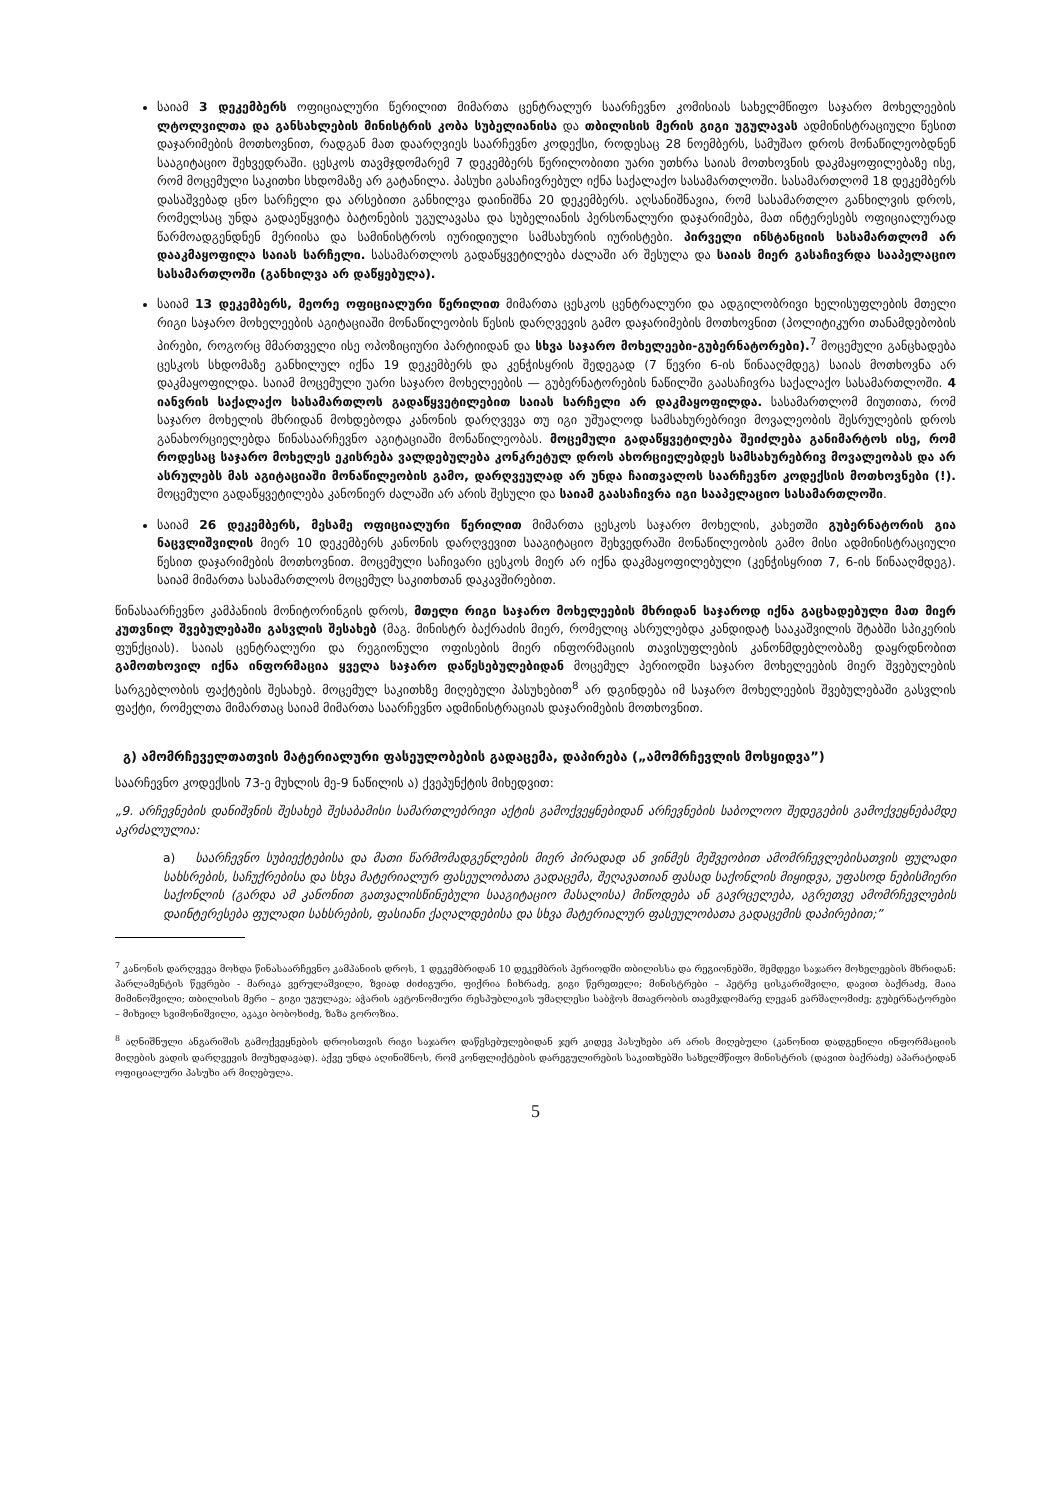საიამ 3 დეკემბერს ოფიციალური წერილით მიმართა ცენტრალურ საარჩევნო კომისიას სახელმწიფო საჯარო მოხელეების ლტოლვილთა და განსახლების მინისტრის კობა სუბელიანისა და თბილისის მერის გიგი უგულავას ადმინისტრაციული წესით დაჯარიმების მოთხოვნით, რადგან მათ დაარღვიეს საარჩევნო კოდექსი, როდესაც 28 ნოემბერს, სამუშაო დროს მონაწილეობდნენ სააგიტაციო შეხვედრაში. ცესკოს თავმჯდომარემ 7 დეკემბერს წერილობითი უარი უთხრა საიას მოთხოვნის დაკმაყოფილებაზე ისე, რომ მოცემული საკითხი სხდომაზე არ გატანილა. პასუხი გასაჩივრებულ იქნა საქალაქო სასამართლოში. სასამართლომ 18 დეკემბერს დასაშვებად ცნო სარჩელი და არსებითი განხილვა დაინიშნა 20 დეკემბერს. აღსანიშნავია, რომ სასამართლო განხილვის დროს, რომელსაც უნდა გადაეწყვიტა ბატონების უგულავასა და სუბელიანის პერსონალური დაჯარიმება, მათ ინტერესებს ოფიციალურად წარმოადგენდნენ მერიისა და სამინისტროს იურიდიული სამსახურის იურისტები. პირველი ინსტანციის სასამართლომ არ დააკმაყოფილა საიას სარჩელი. სასამართლოს გადაწყვეტილება ძალაში არ შესულა და საიას მიერ გასაჩივრდა სააპელაციო სასამართლოში (განხილვა არ დაწყებულა).
საიამ 13 დეკემბერს, მეორე ოფიციალური წერილით მიმართა ცესკოს ცენტრალური და ადგილობრივი ხელისუფლების მთელი რიგი საჯარო მოხელეების აგიტაციაში მონაწილეობის წესის დარღვევის გამო დაჯარიმების მოთხოვნით (პოლიტიკური თანამდებობის პირები, როგორც მმართველი ისე ოპოზიციური პარტიიდან და სხვა საჯარო მოხელეები-გუბერნატორები).<sup>7</sup> მოცემული განცხადება ცესკოს სხდომაზე განხილულ იქნა 19 დეკემბერს და კენჭისყრის შედეგად (7 წევრი 6-ის წინააღმდეგ) საიას მოთხოვნა არ დაკმაყოფილდა. საიამ მოცემული უარი საჯარო მოხელეების — გუბერნატორების ნაწილში გაასაჩივრა საქალაქო სასამართლოში. 4 იანვრის საქალაქო სასამართლოს გადაწყვეტილებით საიას სარჩელი არ დაკმაყოფილდა. სასამართლომ მიუთითა, რომ საჯარო მოხელის მხრიდან მოხდებოდა კანონის დარღვევა თუ იგი უშუალოდ სამსახურებრივი მოვალეობის შესრულების დროს განახორციელებდა წინასაარჩევნო აგიტაციაში მონაწილეობას. მოცემული გადაწყვეტილება შეიძლება განიმარტოს ისე, რომ როდესაც საჯარო მოხელეს ეკისრება ვალდებულება კონკრეტულ დროს ახორციელებდეს სამსახურებრივ მოვალეობას და არ ასრულებს მას აგიტაციაში მონაწილეობის გამო, დარღვეულად არ უნდა ჩაითვალოს საარჩევნო კოდექსის მოთხოვნები (!). მოცემული გადაწყვეტილება კანონიერ ძალაში არ არის შესული და საიამ გაასაჩივრა იგი სააპელაციო სასამართლოში.
საიამ 26 დეკემბერს, მესამე ოფიციალური წერილით მიმართა ცესკოს საჯარო მოხელის, კახეთში გუბერნატორის გია ნაცვლიშვილის მიერ 10 დეკემბერს კანონის დარღვევით სააგიტაციო შეხვედრაში მონაწილეობის გამო მისი ადმინისტრაციული წესით დაჯარიმების მოთხოვნით. მოცემული საჩივარი ცესკოს მიერ არ იქნა დაკმაყოფილებული (კენჭისყრით 7, 6-ის წინააღმდეგ). საიამ მიმართა სასამართლოს მოცემულ საკითხთან დაკავშირებით.
წინასაარჩევნო კამპანიის მონიტორინგის დროს, მთელი რიგი საჯარო მოხელეების მხრიდან საჯაროდ იქნა გაცხადებული მათ მიერ კუთვნილ შვებულებაში გასვლის შესახებ (მაგ. მინისტრ ბაქრაძის მიერ, რომელიც ასრულებდა კანდიდატ სააკაშვილის შტაბში სპიკერის ფუნქციას). საიას ცენტრალური და რეგიონული ოფისების მიერ ინფორმაციის თავისუფლების კანონმდებლობაზე დაყრდნობით გამოთხოვილ იქნა ინფორმაცია ყველა საჯარო დაწესებულებიდან მოცემულ პერიოდში საჯარო მოხელეების მიერ შვებულების სარგებლობის ფაქტების შესახებ. მოცემულ საკითხზე მიღებული პასუხებით<sup>8</sup> არ დგინდება იმ საჯარო მოხელეების შვებულებაში გასვლის ფაქტი, რომელთა მიმართაც საიამ მიმართა საარჩევნო ადმინისტრაციას დაჯარიმების მოთხოვნით.
გ) ამომრჩეველთათვის მატერიალური ფასეულობების გადაცემა, დაპირება („ამომრჩევლის მოსყიდვა”)
საარჩევნო კოდექსის 73-ე მუხლის მე-9 ნაწილის ა) ქვეპუნქტის მიხედვით:
„9. არჩევნების დანიშვნის შესახებ შესაბამისი სამართლებრივი აქტის გამოქვეყნებიდან არჩევნების საბოლოო შედეგების გამოქვეყნებამდე აკრძალულია:
a) საარჩევნო სუბიექტებისა და მათი წარმომადგენლების მიერ პირადად ან ვინმეს მეშვეობით ამომრჩევლებისათვის ფულადი სახსრების, საჩუქრებისა და სხვა მატერიალურ ფასეულობათა გადაცემა, შეღავათიან ფასად საქონლის მიყიდვა, უფასოდ ნებისმიერი საქონლის (გარდა ამ კანონით გათვალისწინებული სააგიტაციო მასალისა) მიწოდება ან გავრცელება, აგრეთვე ამომრჩევლების დაინტერესება ფულადი სახსრების, ფასიანი ქაღალდებისა და სხვა მატერიალურ ფასეულობათა გადაცემის დაპირებით;”
<sup>7</sup> კანონის დარღვევა მოხდა წინასაარჩევნო კამპანიის დროს, 1 დეკემბრიდან 10 დეკემბრის პერიოდში თბილისსა და რეგიონებში, შემდეგი საჯარო მოხელეების მხრიდან: პარლამენტის წევრები - მარიკა ვერულაშვილი, ზვიად ძიძიგური, ფიქრია ჩიხრაძე, გიგი წერეთელი; მინისტრები – პეტრე ცისკარიშვილი, დავით ბაქრაძე, მაია მიმინოშვილი; თბილისის მერი – გიგი უგულავა; აჭარის ავტონომიური რესპუბლიკის უმაღლესი საბჭოს მთავრობის თავმჯდომარე ლევან ვარშალომიძე; გუბერნატორები – მიხეილ სვიმონიშვილი, აკაკი ბობოხიძე, ზაზა გოროზია.
<sup>8</sup> აღნიშნული ანგარიშის გამოქვეყნების დროისთვის რიგი საჯარო დაწესებულებიდან ჯერ კიდევ პასუხები არ არის მიღებული (კანონით დადგენილი ინფორმაციის მიღების ვადის დარღვევის მიუხედავად). აქვე უნდა აღინიშნოს, რომ კონფლიქტების დარეგულირების საკითხებში სახელმწიფო მინისტრის (დავით ბაქრაძე) აპარატიდან ოფიციალური პასუხი არ მიღებულა.
5